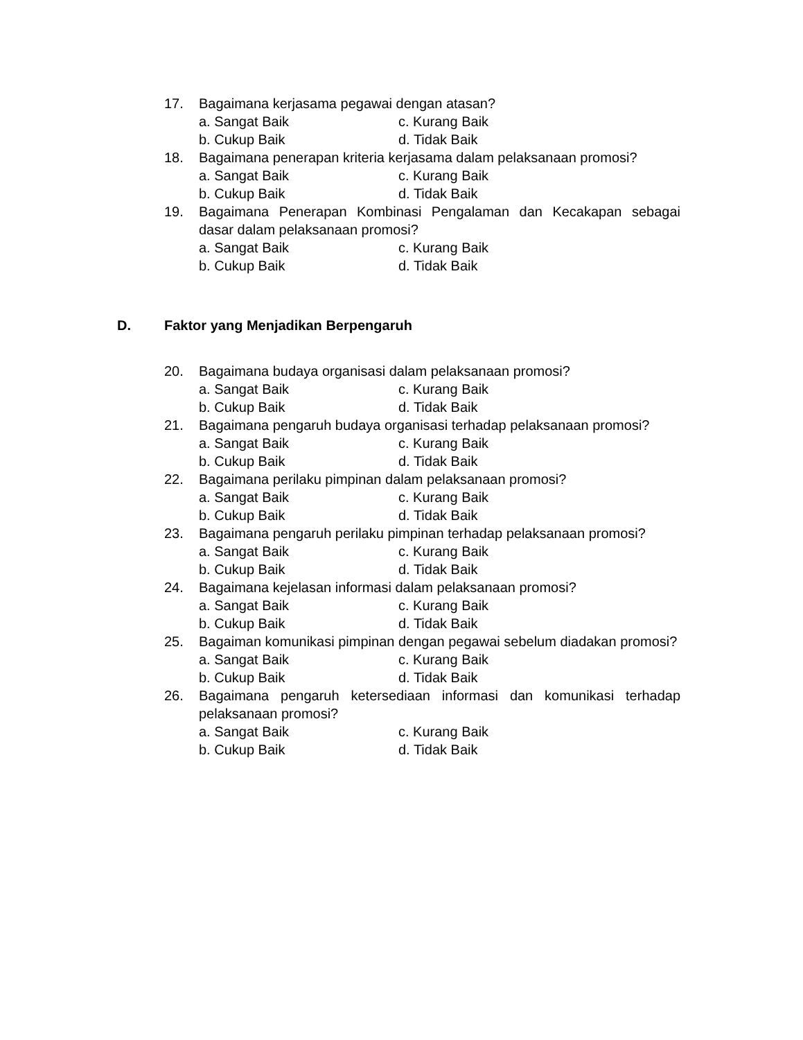17. Bagaimana kerjasama pegawai dengan atasan?
a. Sangat Baik c. Kurang Baik
b. Cukup Baik d. Tidak Baik
18. Bagaimana penerapan kriteria kerjasama dalam pelaksanaan promosi?
a. Sangat Baik c. Kurang Baik
b. Cukup Baik d. Tidak Baik
19. Bagaimana Penerapan Kombinasi Pengalaman dan Kecakapan sebagai dasar dalam pelaksanaan promosi?
a. Sangat Baik c. Kurang Baik
b. Cukup Baik d. Tidak Baik
D. Faktor yang Menjadikan Berpengaruh
20. Bagaimana budaya organisasi dalam pelaksanaan promosi?
a. Sangat Baik c. Kurang Baik
b. Cukup Baik d. Tidak Baik
21. Bagaimana pengaruh budaya organisasi terhadap pelaksanaan promosi?
a. Sangat Baik c. Kurang Baik
b. Cukup Baik d. Tidak Baik
22. Bagaimana perilaku pimpinan dalam pelaksanaan promosi?
a. Sangat Baik c. Kurang Baik
b. Cukup Baik d. Tidak Baik
23. Bagaimana pengaruh perilaku pimpinan terhadap pelaksanaan promosi?
a. Sangat Baik c. Kurang Baik
b. Cukup Baik d. Tidak Baik
24. Bagaimana kejelasan informasi dalam pelaksanaan promosi?
a. Sangat Baik c. Kurang Baik
b. Cukup Baik d. Tidak Baik
25. Bagaiman komunikasi pimpinan dengan pegawai sebelum diadakan promosi?
a. Sangat Baik c. Kurang Baik
b. Cukup Baik d. Tidak Baik
26. Bagaimana pengaruh ketersediaan informasi dan komunikasi terhadap pelaksanaan promosi?
a. Sangat Baik c. Kurang Baik
b. Cukup Baik d. Tidak Baik